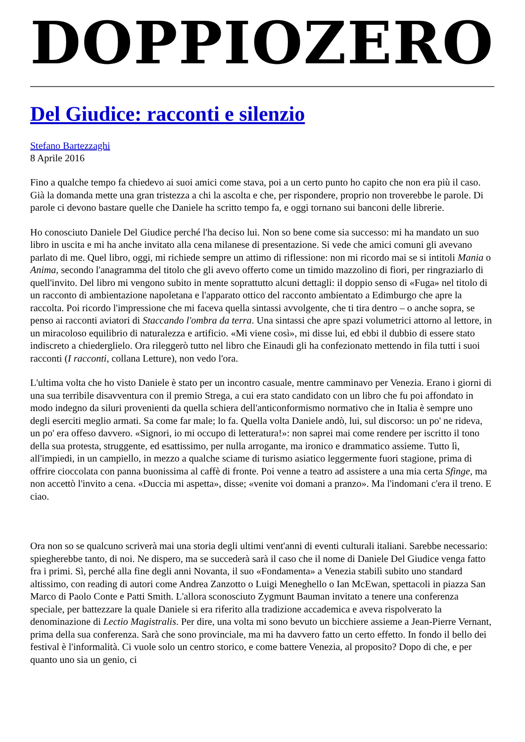DOPPIOZERO
Del Giudice: racconti e silenzio
Stefano Bartezzaghi
8 Aprile 2016
Fino a qualche tempo fa chiedevo ai suoi amici come stava, poi a un certo punto ho capito che non era più il caso. Già la domanda mette una gran tristezza a chi la ascolta e che, per rispondere, proprio non troverebbe le parole. Di parole ci devono bastare quelle che Daniele ha scritto tempo fa, e oggi tornano sui banconi delle librerie.
Ho conosciuto Daniele Del Giudice perché l'ha deciso lui. Non so bene come sia successo: mi ha mandato un suo libro in uscita e mi ha anche invitato alla cena milanese di presentazione. Si vede che amici comuni gli avevano parlato di me. Quel libro, oggi, mi richiede sempre un attimo di riflessione: non mi ricordo mai se si intitoli Mania o Anima, secondo l'anagramma del titolo che gli avevo offerto come un timido mazzolino di fiori, per ringraziarlo di quell'invito. Del libro mi vengono subito in mente soprattutto alcuni dettagli: il doppio senso di «Fuga» nel titolo di un racconto di ambientazione napoletana e l'apparato ottico del racconto ambientato a Edimburgo che apre la raccolta. Poi ricordo l'impressione che mi faceva quella sintassi avvolgente, che ti tira dentro – o anche sopra, se penso ai racconti aviatori di Staccando l'ombra da terra. Una sintassi che apre spazi volumetrici attorno al lettore, in un miracoloso equilibrio di naturalezza e artificio. «Mi viene così», mi disse lui, ed ebbi il dubbio di essere stato indiscreto a chiederglielo. Ora rileggerò tutto nel libro che Einaudi gli ha confezionato mettendo in fila tutti i suoi racconti (I racconti, collana Letture), non vedo l'ora.
L'ultima volta che ho visto Daniele è stato per un incontro casuale, mentre camminavo per Venezia. Erano i giorni di una sua terribile disavventura con il premio Strega, a cui era stato candidato con un libro che fu poi affondato in modo indegno da siluri provenienti da quella schiera dell'anticonformismo normativo che in Italia è sempre uno degli eserciti meglio armati. Sa come far male; lo fa. Quella volta Daniele andò, lui, sul discorso: un po' ne rideva, un po' era offeso davvero. «Signori, io mi occupo di letteratura!»: non saprei mai come rendere per iscritto il tono della sua protesta, struggente, ed esattissimo, per nulla arrogante, ma ironico e drammatico assieme. Tutto lì, all'impiedi, in un campiello, in mezzo a qualche sciame di turismo asiatico leggermente fuori stagione, prima di offrire cioccolata con panna buonissima al caffè di fronte. Poi venne a teatro ad assistere a una mia certa Sfinge, ma non accettò l'invito a cena. «Duccia mi aspetta», disse; «venite voi domani a pranzo». Ma l'indomani c'era il treno. E ciao.
Ora non so se qualcuno scriverà mai una storia degli ultimi vent'anni di eventi culturali italiani. Sarebbe necessario: spiegherebbe tanto, di noi. Ne dispero, ma se succederà sarà il caso che il nome di Daniele Del Giudice venga fatto fra i primi. Sì, perché alla fine degli anni Novanta, il suo «Fondamenta» a Venezia stabilì subito uno standard altissimo, con reading di autori come Andrea Zanzotto o Luigi Meneghello o Ian McEwan, spettacoli in piazza San Marco di Paolo Conte e Patti Smith. L'allora sconosciuto Zygmunt Bauman invitato a tenere una conferenza speciale, per battezzare la quale Daniele si era riferito alla tradizione accademica e aveva rispolverato la denominazione di Lectio Magistralis. Per dire, una volta mi sono bevuto un bicchiere assieme a Jean-Pierre Vernant, prima della sua conferenza. Sarà che sono provinciale, ma mi ha davvero fatto un certo effetto. In fondo il bello dei festival è l'informalità. Ci vuole solo un centro storico, e come battere Venezia, al proposito? Dopo di che, e per quanto uno sia un genio, ci